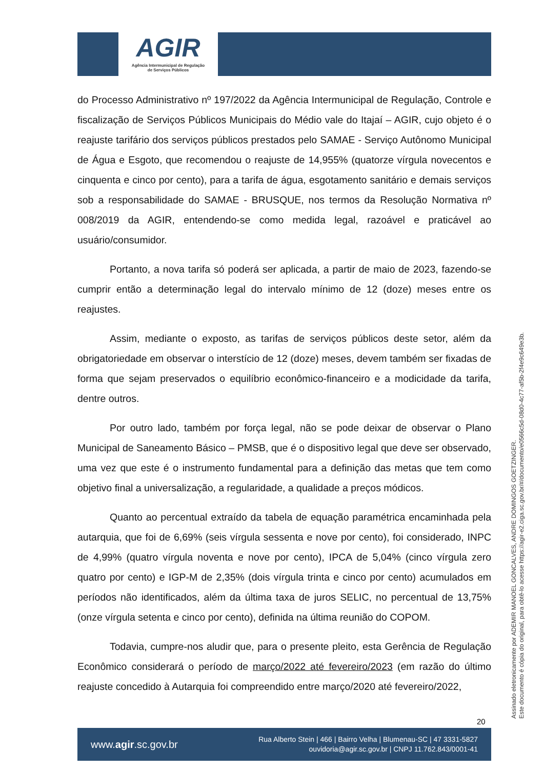AGIR
Agência Intermunicipal de Regulação
de Serviços Públicos
do Processo Administrativo nº 197/2022 da Agência Intermunicipal de Regulação, Controle e fiscalização de Serviços Públicos Municipais do Médio vale do Itajaí – AGIR, cujo objeto é o reajuste tarifário dos serviços públicos prestados pelo SAMAE - Serviço Autônomo Municipal de Água e Esgoto, que recomendou o reajuste de 14,955% (quatorze vírgula novecentos e cinquenta e cinco por cento), para a tarifa de água, esgotamento sanitário e demais serviços sob a responsabilidade do SAMAE - BRUSQUE, nos termos da Resolução Normativa nº 008/2019 da AGIR, entendendo-se como medida legal, razoável e praticável ao usuário/consumidor.
Portanto, a nova tarifa só poderá ser aplicada, a partir de maio de 2023, fazendo-se cumprir então a determinação legal do intervalo mínimo de 12 (doze) meses entre os reajustes.
Assim, mediante o exposto, as tarifas de serviços públicos deste setor, além da obrigatoriedade em observar o interstício de 12 (doze) meses, devem também ser fixadas de forma que sejam preservados o equilíbrio econômico-financeiro e a modicidade da tarifa, dentre outros.
Por outro lado, também por força legal, não se pode deixar de observar o Plano Municipal de Saneamento Básico – PMSB, que é o dispositivo legal que deve ser observado, uma vez que este é o instrumento fundamental para a definição das metas que tem como objetivo final a universalização, a regularidade, a qualidade a preços módicos.
Quanto ao percentual extraído da tabela de equação paramétrica encaminhada pela autarquia, que foi de 6,69% (seis vírgula sessenta e nove por cento), foi considerado, INPC de 4,99% (quatro vírgula noventa e nove por cento), IPCA de 5,04% (cinco vírgula zero quatro por cento) e IGP-M de 2,35% (dois vírgula trinta e cinco por cento) acumulados em períodos não identificados, além da última taxa de juros SELIC, no percentual de 13,75% (onze vírgula setenta e cinco por cento), definida na última reunião do COPOM.
Todavia, cumpre-nos aludir que, para o presente pleito, esta Gerência de Regulação Econômico considerará o período de março/2022 até fevereiro/2023 (em razão do último reajuste concedido à Autarquia foi compreendido entre março/2020 até fevereiro/2022,
Assinado eletronicamente por ADEMIR MANOEL GONCALVES, ANDRE DOMINGOS GOETZINGER.
Este documento é cópia do original, para obtê-lo acesse https://agir-e2.ciga.sc.gov.br/#/documento/e0566c5d-08d0-4c77-af5b-2f4e9c649e3b.
20
www.agir.sc.gov.br
Rua Alberto Stein | 466 | Bairro Velha | Blumenau-SC | 47 3331-5827
ouvidoria@agir.sc.gov.br | CNPJ 11.762.843/0001-41